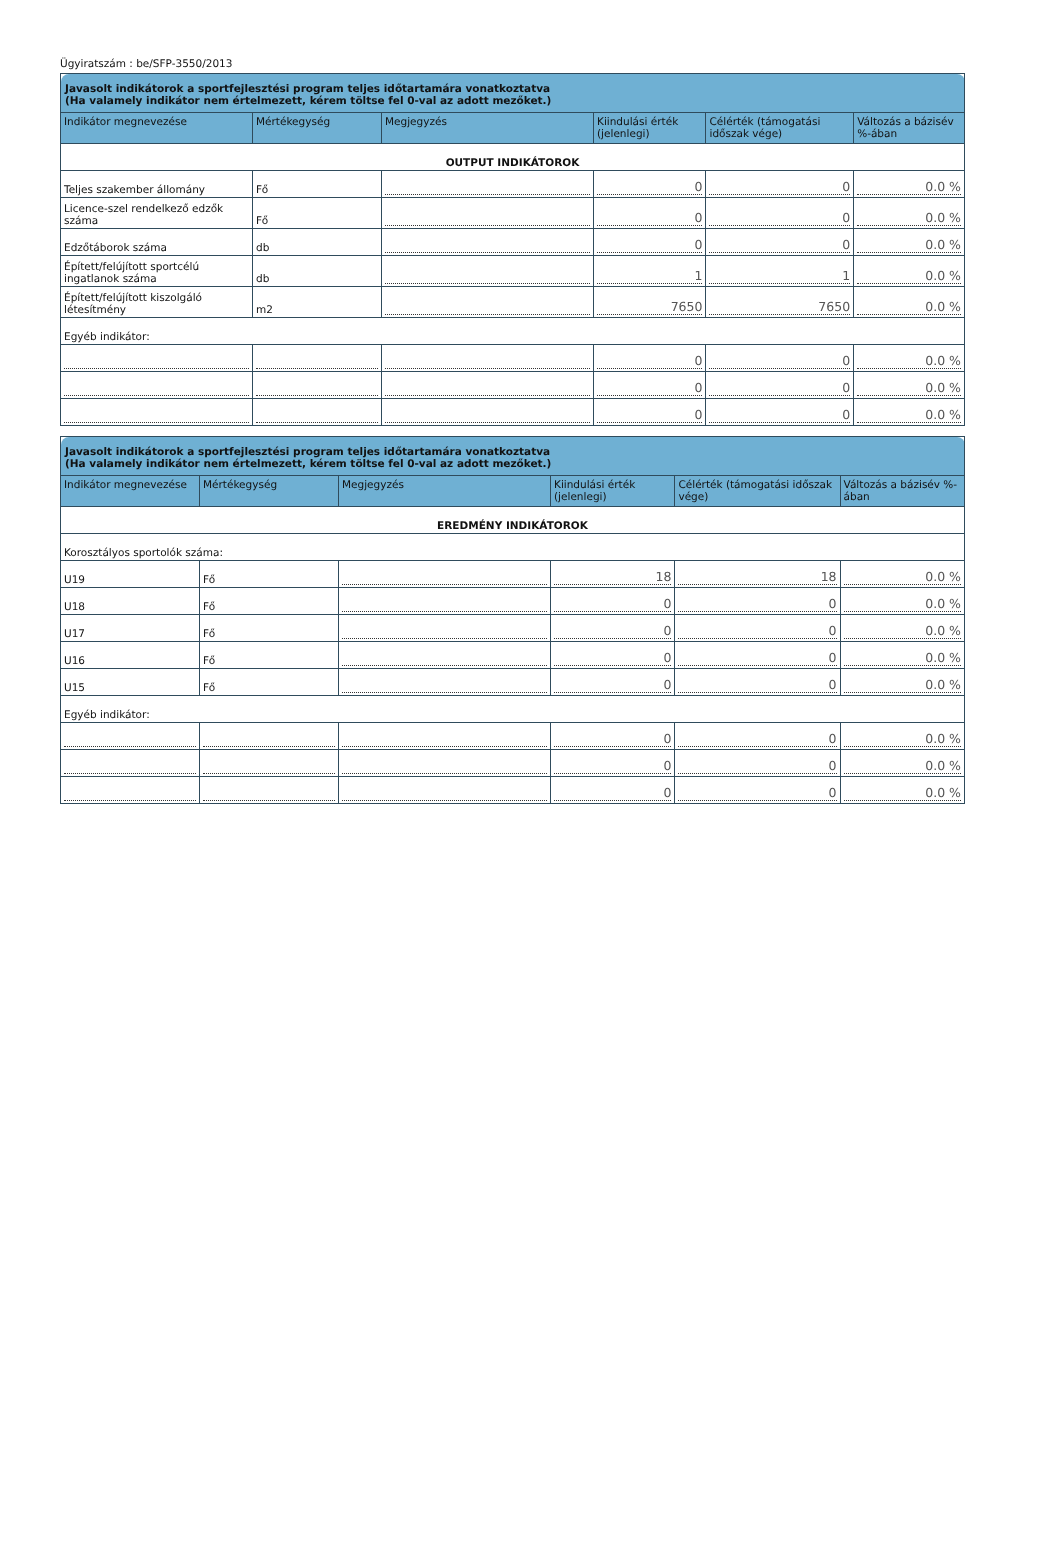Ügyiratszám : be/SFP-3550/2013
| Javasolt indikátorok a sportfejlesztési program teljes időtartamára vonatkoztatva (Ha valamely indikátor nem értelmezett, kérem töltse fel 0-val az adott mezőket.) | | | | | |
| Indikátor megnevezése | Mértékegység | Megjegyzés | Kiindulási érték (jelenlegi) | Célérték (támogatási időszak vége) | Változás a bázisév %-ában |
| OUTPUT INDIKÁTOROK | | | | | |
| Teljes szakember állomány | Fő | | 0 | 0 | 0.0 % |
| Licence-szel rendelkező edzők száma | Fő | | 0 | 0 | 0.0 % |
| Edzőtáborok száma | db | | 0 | 0 | 0.0 % |
| Épített/felújított sportcélú ingatlanok száma | db | | 1 | 1 | 0.0 % |
| Épített/felújított kiszolgáló létesítmény | m2 | | 7650 | 7650 | 0.0 % |
| Egyéb indikátor: | | | | | |
| | | | 0 | 0 | 0.0 % |
| | | | 0 | 0 | 0.0 % |
| | | | 0 | 0 | 0.0 % |
| Javasolt indikátorok a sportfejlesztési program teljes időtartamára vonatkoztatva (Ha valamely indikátor nem értelmezett, kérem töltse fel 0-val az adott mezőket.) | | | | | |
| Indikátor megnevezése | Mértékegység | Megjegyzés | Kiindulási érték (jelenlegi) | Célérték (támogatási időszak vége) | Változás a bázisév %-ában |
| EREDMÉNY INDIKÁTOROK | | | | | |
| Korosztályos sportolók száma: | | | | | |
| U19 | Fő | | 18 | 18 | 0.0 % |
| U18 | Fő | | 0 | 0 | 0.0 % |
| U17 | Fő | | 0 | 0 | 0.0 % |
| U16 | Fő | | 0 | 0 | 0.0 % |
| U15 | Fő | | 0 | 0 | 0.0 % |
| Egyéb indikátor: | | | | | |
| | | | 0 | 0 | 0.0 % |
| | | | 0 | 0 | 0.0 % |
| | | | 0 | 0 | 0.0 % |